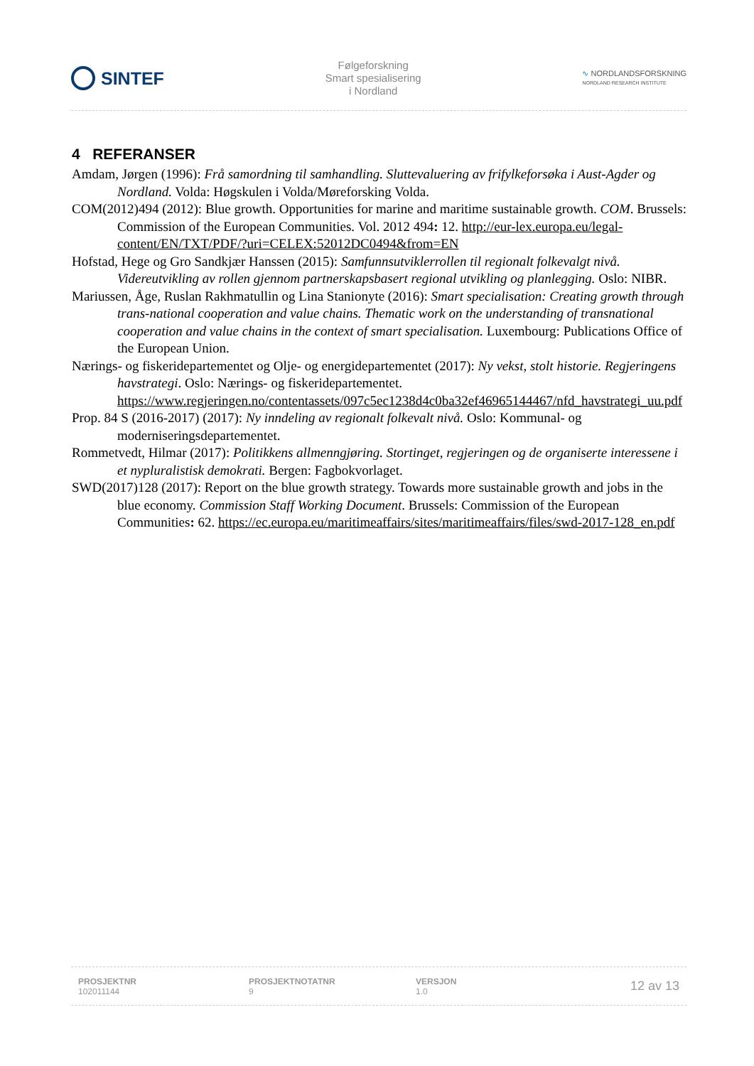SINTEF
Følgeforskning
Smart spesialisering
i Nordland
∿ NORDLANDSFORSKNING
NORDLAND RESEARCH INSTITUTE
4 REFERANSER
Amdam, Jørgen (1996): Frå samordning til samhandling. Sluttevaluering av frifylkeforsøka i Aust-Agder og Nordland. Volda: Høgskulen i Volda/Møreforsking Volda.
COM(2012)494 (2012): Blue growth. Opportunities for marine and maritime sustainable growth. COM. Brussels: Commission of the European Communities. Vol. 2012 494: 12. http://eur-lex.europa.eu/legal-content/EN/TXT/PDF/?uri=CELEX:52012DC0494&from=EN
Hofstad, Hege og Gro Sandkjær Hanssen (2015): Samfunnsutviklerrollen til regionalt folkevalgt nivå. Videreutvikling av rollen gjennom partnerskapsbasert regional utvikling og planlegging. Oslo: NIBR.
Mariussen, Åge, Ruslan Rakhmatullin og Lina Stanionyte (2016): Smart specialisation: Creating growth through trans-national cooperation and value chains. Thematic work on the understanding of transnational cooperation and value chains in the context of smart specialisation. Luxembourg: Publications Office of the European Union.
Nærings- og fiskeridepartementet og Olje- og energidepartementet (2017): Ny vekst, stolt historie. Regjeringens havstrategi. Oslo: Nærings- og fiskeridepartementet. https://www.regjeringen.no/contentassets/097c5ec1238d4c0ba32ef46965144467/nfd_havstrategi_uu.pdf
Prop. 84 S (2016-2017) (2017): Ny inndeling av regionalt folkevalt nivå. Oslo: Kommunal- og moderniseringsdepartementet.
Rommetvedt, Hilmar (2017): Politikkens allmenngjøring. Stortinget, regjeringen og de organiserte interessene i et nypluralistisk demokrati. Bergen: Fagbokvorlaget.
SWD(2017)128 (2017): Report on the blue growth strategy. Towards more sustainable growth and jobs in the blue economy. Commission Staff Working Document. Brussels: Commission of the European Communities: 62. https://ec.europa.eu/maritimeaffairs/sites/maritimeaffairs/files/swd-2017-128_en.pdf
PROSJEKTNR
102011144
PROSJEKTNOTATNR
9
VERSJON
1.0
12 av 13